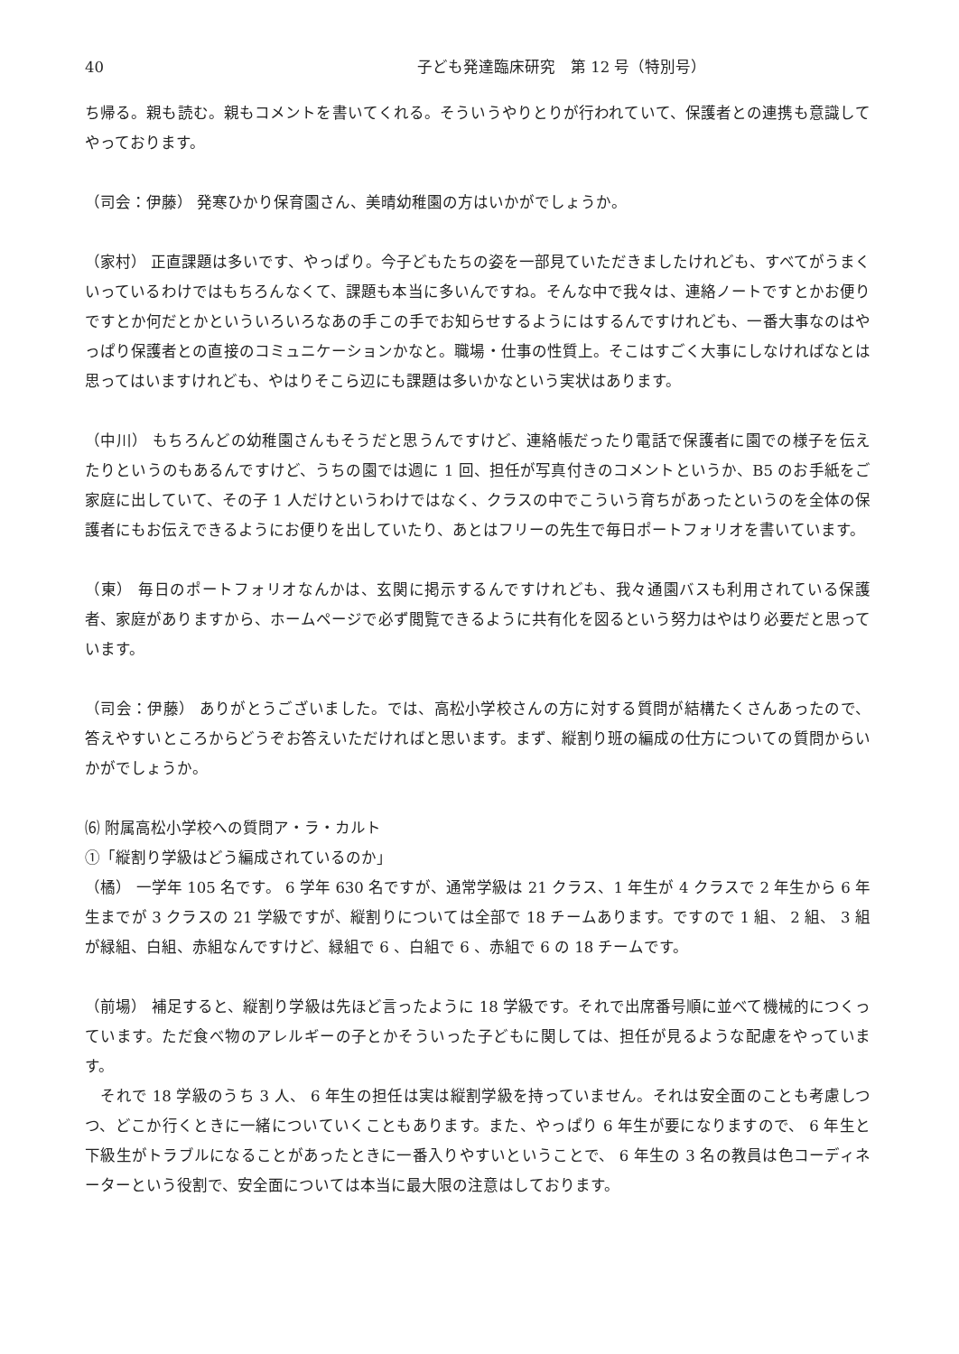40 子ども発達臨床研究　第 12 号（特別号）
ち帰る。親も読む。親もコメントを書いてくれる。そういうやりとりが行われていて、保護者との連携も意識してやっております。
（司会：伊藤） 発寒ひかり保育園さん、美晴幼稚園の方はいかがでしょうか。
（家村） 正直課題は多いです、やっぱり。今子どもたちの姿を一部見ていただきましたけれども、すべてがうまくいっているわけではもちろんなくて、課題も本当に多いんですね。そんな中で我々は、連絡ノートですとかお便りですとか何だとかといういろいろなあの手この手でお知らせするようにはするんですけれども、一番大事なのはやっぱり保護者との直接のコミュニケーションかなと。職場・仕事の性質上。そこはすごく大事にしなければなとは思ってはいますけれども、やはりそこら辺にも課題は多いかなという実状はあります。
（中川） もちろんどの幼稚園さんもそうだと思うんですけど、連絡帳だったり電話で保護者に園での様子を伝えたりというのもあるんですけど、うちの園では週に 1 回、担任が写真付きのコメントというか、B5 のお手紙をご家庭に出していて、その子 1 人だけというわけではなく、クラスの中でこういう育ちがあったというのを全体の保護者にもお伝えできるようにお便りを出していたり、あとはフリーの先生で毎日ポートフォリオを書いています。
（東） 毎日のポートフォリオなんかは、玄関に掲示するんですけれども、我々通園バスも利用されている保護者、家庭がありますから、ホームページで必ず閲覧できるように共有化を図るという努力はやはり必要だと思っています。
（司会：伊藤） ありがとうございました。では、高松小学校さんの方に対する質問が結構たくさんあったので、答えやすいところからどうぞお答えいただければと思います。まず、縦割り班の編成の仕方についての質問からいかがでしょうか。
⑹ 附属高松小学校への質問ア・ラ・カルト
①「縦割り学級はどう編成されているのか」
（橘） 一学年 105 名です。 6 学年 630 名ですが、通常学級は 21 クラス、1 年生が 4 クラスで 2 年生から 6 年生までが 3 クラスの 21 学級ですが、縦割りについては全部で 18 チームあります。ですので 1 組、 2 組、 3 組が緑組、白組、赤組なんですけど、緑組で 6 、白組で 6 、赤組で 6 の 18 チームです。
（前場） 補足すると、縦割り学級は先ほど言ったように 18 学級です。それで出席番号順に並べて機械的につくっています。ただ食べ物のアレルギーの子とかそういった子どもに関しては、担任が見るような配慮をやっています。
　それで 18 学級のうち 3 人、 6 年生の担任は実は縦割学級を持っていません。それは安全面のことも考慮しつつ、どこか行くときに一緒についていくこともあります。また、やっぱり 6 年生が要になりますので、 6 年生と下級生がトラブルになることがあったときに一番入りやすいということで、 6 年生の 3 名の教員は色コーディネーターという役割で、安全面については本当に最大限の注意はしております。